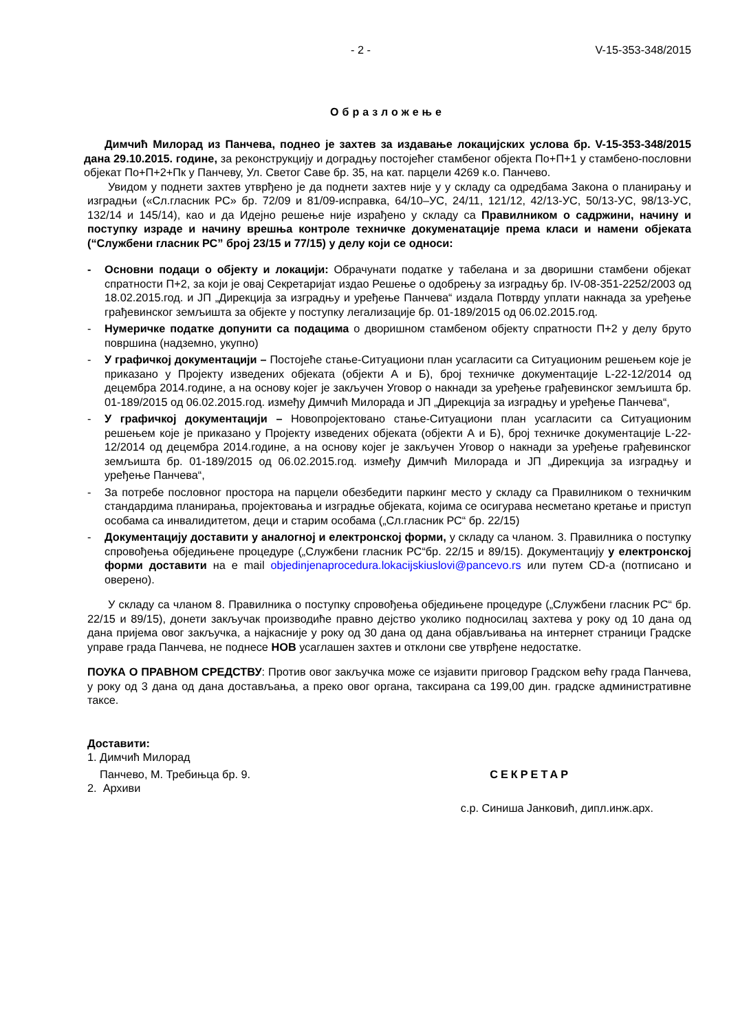- 2 - V-15-353-348/2015
Образложење
Димчић Милорад из Панчева, поднео је захтев за издавање локацијских услова бр. V-15-353-348/2015 дана 29.10.2015. године, за реконструкцију и доградњу постојећег стамбеног објекта По+П+1 у стамбено-пословни објекат По+П+2+Пк у Панчеву, Ул. Светог Саве бр. 35, на кат. парцели 4269 к.о. Панчево.
Увидом у поднети захтев утврђено је да поднети захтев није у у складу са одредбама Закона о планирању и изградњи («Сл.гласник РС» бр. 72/09 и 81/09-исправка, 64/10–УС, 24/11, 121/12, 42/13-УС, 50/13-УС, 98/13-УС, 132/14 и 145/14), као и да Идејно решење није израђено у складу са Правилником о садржини, начину и поступку израде и начину врешња контроле техничке докуменатације према класи и намени објеката (“Службени гласник РС” број 23/15 и 77/15) у делу који се односи:
- Основни подаци о објекту и локацији: Обрачунати податке у табелана и за дворишни стамбени објекат спратности П+2, за који је овај Секретаријат издао Решење о одобрењу за изградњу бр. IV-08-351-2252/2003 од 18.02.2015.год. и ЈП „Дирекција за изградњу и уређење Панчева“ издала Потврду уплати накнада за уређење грађевинског земљишта за објекте у поступку легализације бр. 01-189/2015 од 06.02.2015.год.
- Нумеричке податке допунити са подацима о дворишном стамбеном објекту спратности П+2 у делу бруто површина (надземно, укупно)
- У графичкој документацији – Постојеће стање-Ситуациони план усагласити са Ситуационим решењем које је приказано у Пројекту изведених објеката (објекти А и Б), број техничке документације L-22-12/2014 од децембра 2014.године, а на основу којег је закључен Уговор о накнади за уређење грађевинског земљишта бр. 01-189/2015 од 06.02.2015.год. између Димчић Милорада и ЈП „Дирекција за изградњу и уређење Панчева“,
- У графичкој документацији – Новопројектовано стање-Ситуациони план усагласити са Ситуационим решењем које је приказано у Пројекту изведених објеката (објекти А и Б), број техничке документације L-22-12/2014 од децембра 2014.године, а на основу којег је закључен Уговор о накнади за уређење грађевинског земљишта бр. 01-189/2015 од 06.02.2015.год. између Димчић Милорада и ЈП „Дирекција за изградњу и уређење Панчева“,
- За потребе пословног простора на парцели обезбедити паркинг место у складу са Правилником о техничким стандардима планирања, пројектовања и изградње објеката, којима се осигурава несметано кретање и приступ особама са инвалидитетом, деци и старим особама („Сл.гласник РС“ бр. 22/15)
- Документацију доставити у аналогној и електронској форми, у складу са чланом. 3. Правилника о поступку спровођења обједињене процедуре („Службени гласник РС“бр. 22/15 и 89/15). Документацију у електронској форми доставити на е mail objedinjenaprocedura.lokacijskiuslovi@pancevo.rs или путем CD-а (потписано и оверено).
У складу са чланом 8. Правилника о поступку спровођења обједињене процедуре („Службени гласник РС“ бр. 22/15 и 89/15), донети закључак производиће правно дејство уколико подносилац захтева у року од 10 дана од дана пријема овог закључка, а најкасније у року од 30 дана од дана објављивања на интернет страници Градске управе града Панчева, не поднесе НОВ усаглашен захтев и отклони све утврђене недостатке.
ПОУКА О ПРАВНОМ СРЕДСТВУ: Против овог закључка може се изјавити приговор Градском већу града Панчева, у року од 3 дана од дана достављања, а преко овог органа, таксирана са 199,00 дин. градске административне таксе.
Доставити:
1. Димчић Милорад
Панчево, М. Требињца бр. 9. СЕКРЕТАР
2. Архиви
с.р. Синиша Јанковић, дипл.инж.арх.